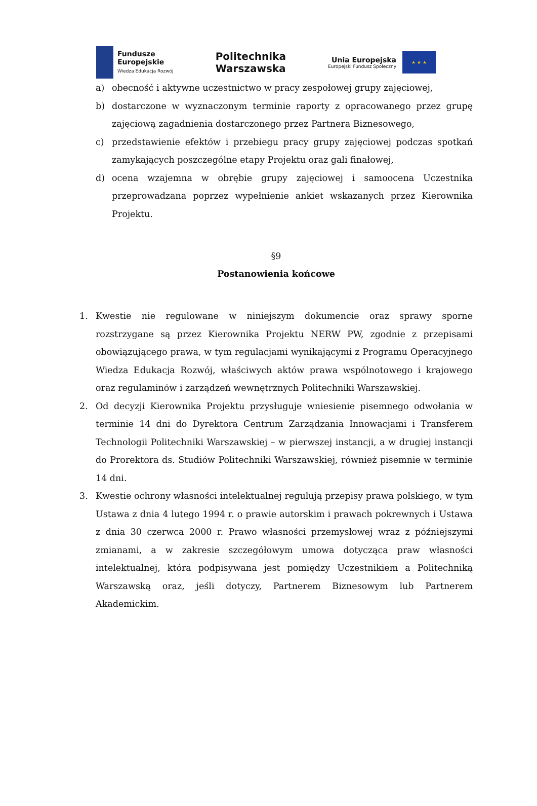Fundusze
Europejskie
Wiedza Edukacja Rozwój
Politechnika
Warszawska
Unia Europejska
Europejski Fundusz Społeczny
★ ★ ★
a) obecność i aktywne uczestnictwo w pracy zespołowej grupy zajęciowej,
b) dostarczone w wyznaczonym terminie raporty z opracowanego przez grupę zajęciową zagadnienia dostarczonego przez Partnera Biznesowego,
c) przedstawienie efektów i przebiegu pracy grupy zajęciowej podczas spotkań zamykających poszczególne etapy Projektu oraz gali finałowej,
d) ocena wzajemna w obrębie grupy zajęciowej i samoocena Uczestnika przeprowadzana poprzez wypełnienie ankiet wskazanych przez Kierownika Projektu.
§9
Postanowienia końcowe
1. Kwestie nie regulowane w niniejszym dokumencie oraz sprawy sporne rozstrzygane są przez Kierownika Projektu NERW PW, zgodnie z przepisami obowiązującego prawa, w tym regulacjami wynikającymi z Programu Operacyjnego Wiedza Edukacja Rozwój, właściwych aktów prawa wspólnotowego i krajowego oraz regulaminów i zarządzeń wewnętrznych Politechniki Warszawskiej.
2. Od decyzji Kierownika Projektu przysługuje wniesienie pisemnego odwołania w terminie 14 dni do Dyrektora Centrum Zarządzania Innowacjami i Transferem Technologii Politechniki Warszawskiej – w pierwszej instancji, a w drugiej instancji do Prorektora ds. Studiów Politechniki Warszawskiej, również pisemnie w terminie 14 dni.
3. Kwestie ochrony własności intelektualnej regulują przepisy prawa polskiego, w tym Ustawa z dnia 4 lutego 1994 r. o prawie autorskim i prawach pokrewnych i Ustawa z dnia 30 czerwca 2000 r. Prawo własności przemysłowej wraz z późniejszymi zmianami, a w zakresie szczegółowym umowa dotycząca praw własności intelektualnej, która podpisywana jest pomiędzy Uczestnikiem a Politechniką Warszawską oraz, jeśli dotyczy, Partnerem Biznesowym lub Partnerem Akademickim.